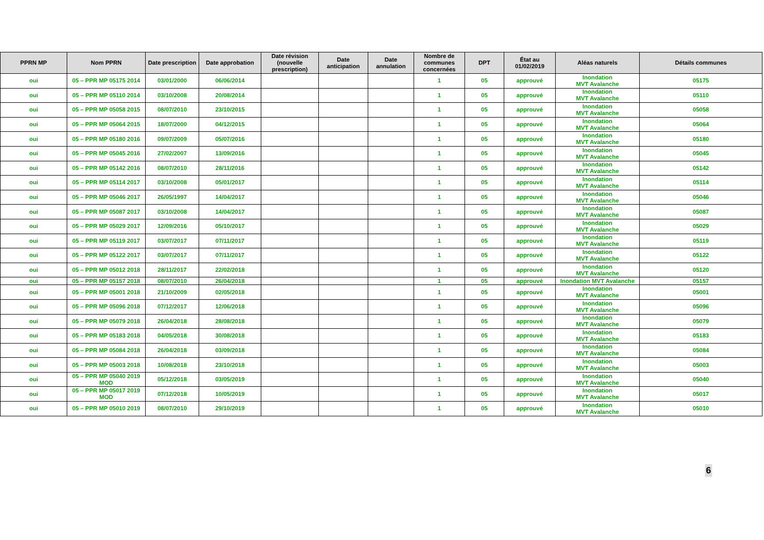| PPRN MP | Nom PPRN | Date prescription | Date approbation | Date révision (nouvelle prescription) | Date anticipation | Date annulation | Nombre de communes concernées | DPT | État au 01/02/2019 | Aléas naturels | Détails communes |
| --- | --- | --- | --- | --- | --- | --- | --- | --- | --- | --- | --- |
| oui | 05 – PPR MP 05175 2014 | 03/01/2000 | 06/06/2014 | | | | 1 | 05 | approuvé | Inondation MVT Avalanche | 05175 |
| oui | 05 – PPR MP 05110 2014 | 03/10/2008 | 20/08/2014 | | | | 1 | 05 | approuvé | Inondation MVT Avalanche | 05110 |
| oui | 05 – PPR MP 05058 2015 | 08/07/2010 | 23/10/2015 | | | | 1 | 05 | approuvé | Inondation MVT Avalanche | 05058 |
| oui | 05 – PPR MP 05064 2015 | 18/07/2000 | 04/12/2015 | | | | 1 | 05 | approuvé | Inondation MVT Avalanche | 05064 |
| oui | 05 – PPR MP 05180 2016 | 09/07/2009 | 05/07/2016 | | | | 1 | 05 | approuvé | Inondation MVT Avalanche | 05180 |
| oui | 05 – PPR MP 05045 2016 | 27/02/2007 | 13/09/2016 | | | | 1 | 05 | approuvé | Inondation MVT Avalanche | 05045 |
| oui | 05 – PPR MP 05142 2016 | 08/07/2010 | 28/11/2016 | | | | 1 | 05 | approuvé | Inondation MVT Avalanche | 05142 |
| oui | 05 – PPR MP 05114 2017 | 03/10/2008 | 05/01/2017 | | | | 1 | 05 | approuvé | Inondation MVT Avalanche | 05114 |
| oui | 05 – PPR MP 05046 2017 | 26/05/1997 | 14/04/2017 | | | | 1 | 05 | approuvé | Inondation MVT Avalanche | 05046 |
| oui | 05 – PPR MP 05087 2017 | 03/10/2008 | 14/04/2017 | | | | 1 | 05 | approuvé | Inondation MVT Avalanche | 05087 |
| oui | 05 – PPR MP 05029 2017 | 12/09/2016 | 05/10/2017 | | | | 1 | 05 | approuvé | Inondation MVT Avalanche | 05029 |
| oui | 05 – PPR MP 05119 2017 | 03/07/2017 | 07/11/2017 | | | | 1 | 05 | approuvé | Inondation MVT Avalanche | 05119 |
| oui | 05 – PPR MP 05122 2017 | 03/07/2017 | 07/11/2017 | | | | 1 | 05 | approuvé | Inondation MVT Avalanche | 05122 |
| oui | 05 – PPR MP 05012 2018 | 28/11/2017 | 22/02/2018 | | | | 1 | 05 | approuvé | Inondation MVT Avalanche | 05120 |
| oui | 05 – PPR MP 05157 2018 | 08/07/2010 | 26/04/2018 | | | | 1 | 05 | approuvé | Inondation MVT Avalanche | 05157 |
| oui | 05 – PPR MP 05001 2018 | 21/10/2009 | 02/05/2018 | | | | 1 | 05 | approuvé | Inondation MVT Avalanche | 05001 |
| oui | 05 – PPR MP 05096 2018 | 07/12/2017 | 12/06/2018 | | | | 1 | 05 | approuvé | Inondation MVT Avalanche | 05096 |
| oui | 05 – PPR MP 05079 2018 | 26/04/2018 | 28/08/2018 | | | | 1 | 05 | approuvé | Inondation MVT Avalanche | 05079 |
| oui | 05 – PPR MP 05183 2018 | 04/05/2018 | 30/08/2018 | | | | 1 | 05 | approuvé | Inondation MVT Avalanche | 05183 |
| oui | 05 – PPR MP 05084 2018 | 26/04/2018 | 03/09/2018 | | | | 1 | 05 | approuvé | Inondation MVT Avalanche | 05084 |
| oui | 05 – PPR MP 05003 2018 | 10/08/2018 | 23/10/2018 | | | | 1 | 05 | approuvé | Inondation MVT Avalanche | 05003 |
| oui | 05 – PPR MP 05040 2019 MOD | 05/12/2018 | 03/05/2019 | | | | 1 | 05 | approuvé | Inondation MVT Avalanche | 05040 |
| oui | 05 – PPR MP 05017 2019 MOD | 07/12/2018 | 10/05/2019 | | | | 1 | 05 | approuvé | Inondation MVT Avalanche | 05017 |
| oui | 05 – PPR MP 05010 2019 | 08/07/2010 | 29/10/2019 | | | | 1 | 05 | approuvé | Inondation MVT Avalanche | 05010 |
6